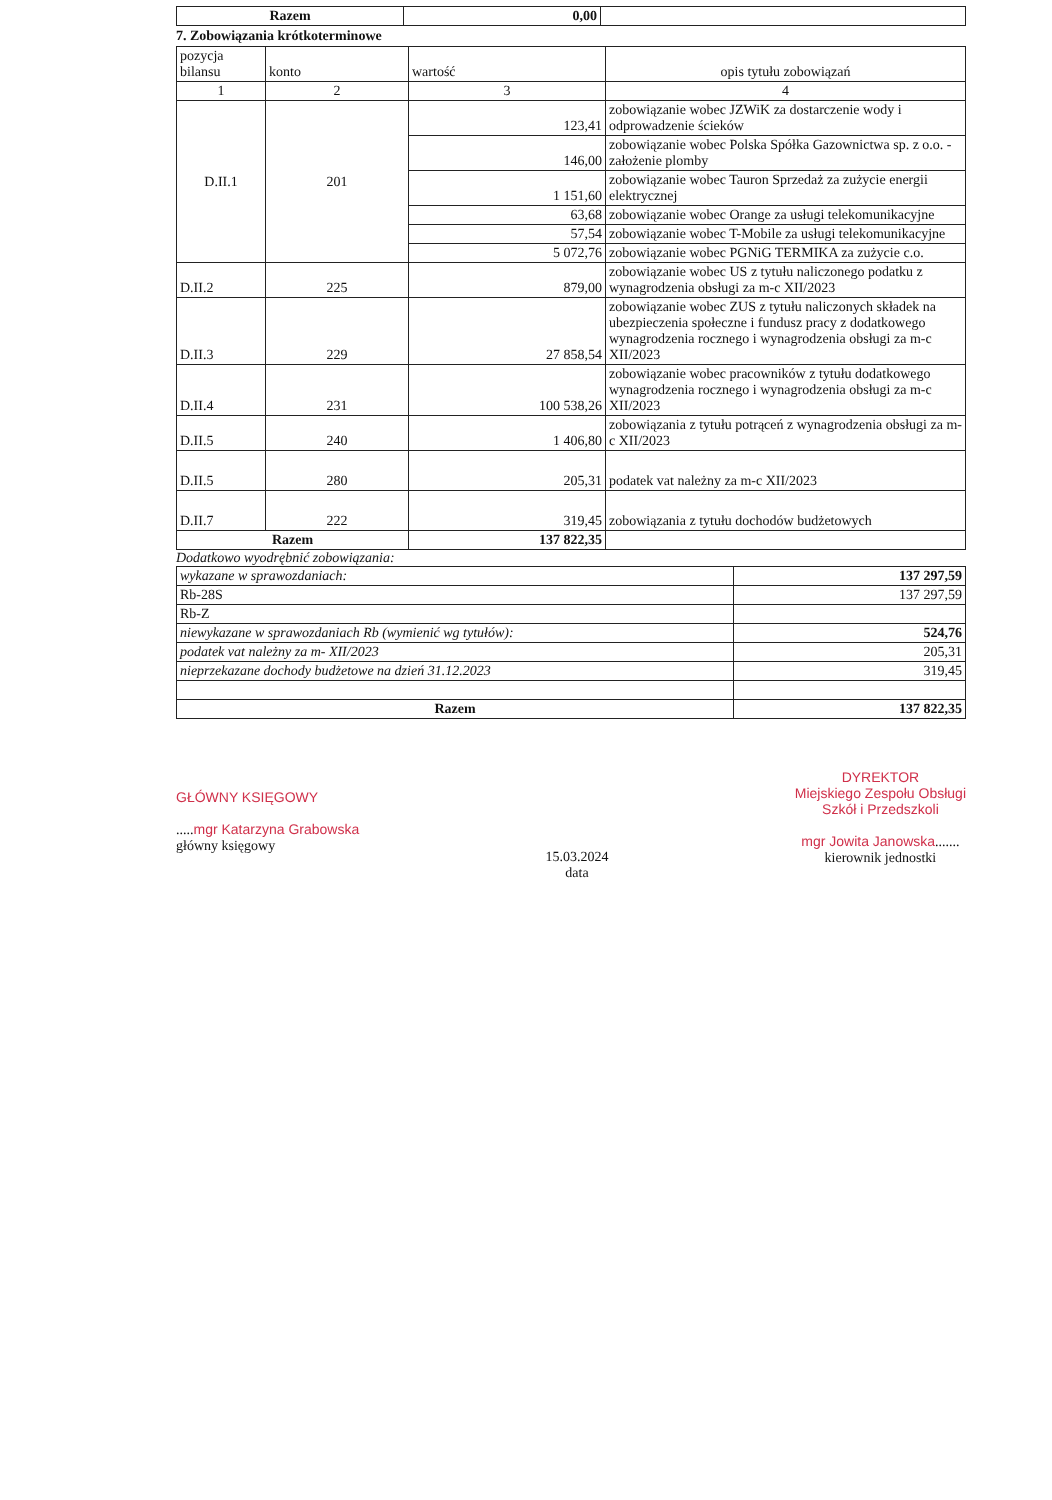| Razem | 0,00 | |
7. Zobowiązania krótkoterminowe
| pozycja bilansu | konto | wartość | opis tytułu zobowiązań |
| --- | --- | --- | --- |
| 1 | 2 | 3 | 4 |
| D.II.1 | 201 | 123,41 | zobowiązanie wobec JZWiK za dostarczenie wody i odprowadzenie ścieków |
| | | 146,00 | zobowiązanie wobec Polska Spółka Gazownictwa sp. z o.o. - założenie plomby |
| | | 1 151,60 | zobowiązanie wobec Tauron Sprzedaż za zużycie energii elektrycznej |
| | | 63,68 | zobowiązanie wobec Orange za usługi telekomunikacyjne |
| | | 57,54 | zobowiązanie wobec T-Mobile za usługi telekomunikacyjne |
| | | 5 072,76 | zobowiązanie wobec PGNiG TERMIKA za zużycie c.o. |
| D.II.2 | 225 | 879,00 | zobowiązanie wobec US z tytułu naliczonego podatku z wynagrodzenia obsługi za m-c XII/2023 |
| D.II.3 | 229 | 27 858,54 | zobowiązanie wobec ZUS z tytułu naliczonych składek na ubezpieczenia społeczne i fundusz pracy z dodatkowego wynagrodzenia rocznego i wynagrodzenia obsługi za m-c XII/2023 |
| D.II.4 | 231 | 100 538,26 | zobowiązanie wobec pracowników z tytułu dodatkowego wynagrodzenia rocznego i wynagrodzenia obsługi za m-c XII/2023 |
| D.II.5 | 240 | 1 406,80 | zobowiązania z tytułu potrąceń z wynagrodzenia obsługi za m-c XII/2023 |
| D.II.5 | 280 | 205,31 | podatek vat należny za m-c XII/2023 |
| D.II.7 | 222 | 319,45 | zobowiązania z tytułu dochodów budżetowych |
| Razem | | 137 822,35 | |
Dodatkowo wyodrębnić zobowiązania:
| wykazane w sprawozdaniach: | 137 297,59 |
| Rb-28S | 137 297,59 |
| Rb-Z | |
| niewykazane w sprawozdaniach Rb (wymienić wg tytułów): | 524,76 |
| podatek vat należny za m- XII/2023 | 205,31 |
| nieprzekazane dochody budżetowe na dzień 31.12.2023 | 319,45 |
| Razem | 137 822,35 |
GŁÓWNY KSIĘGOWY
.....mgr Katarzyna Grabowska
główny księgowy
15.03.2024
data
DYREKTOR
Miejskiego Zespołu Obsługi
Szkół i Przedszkoli
mgr Jowita Janowska.......
kierownik jednostki